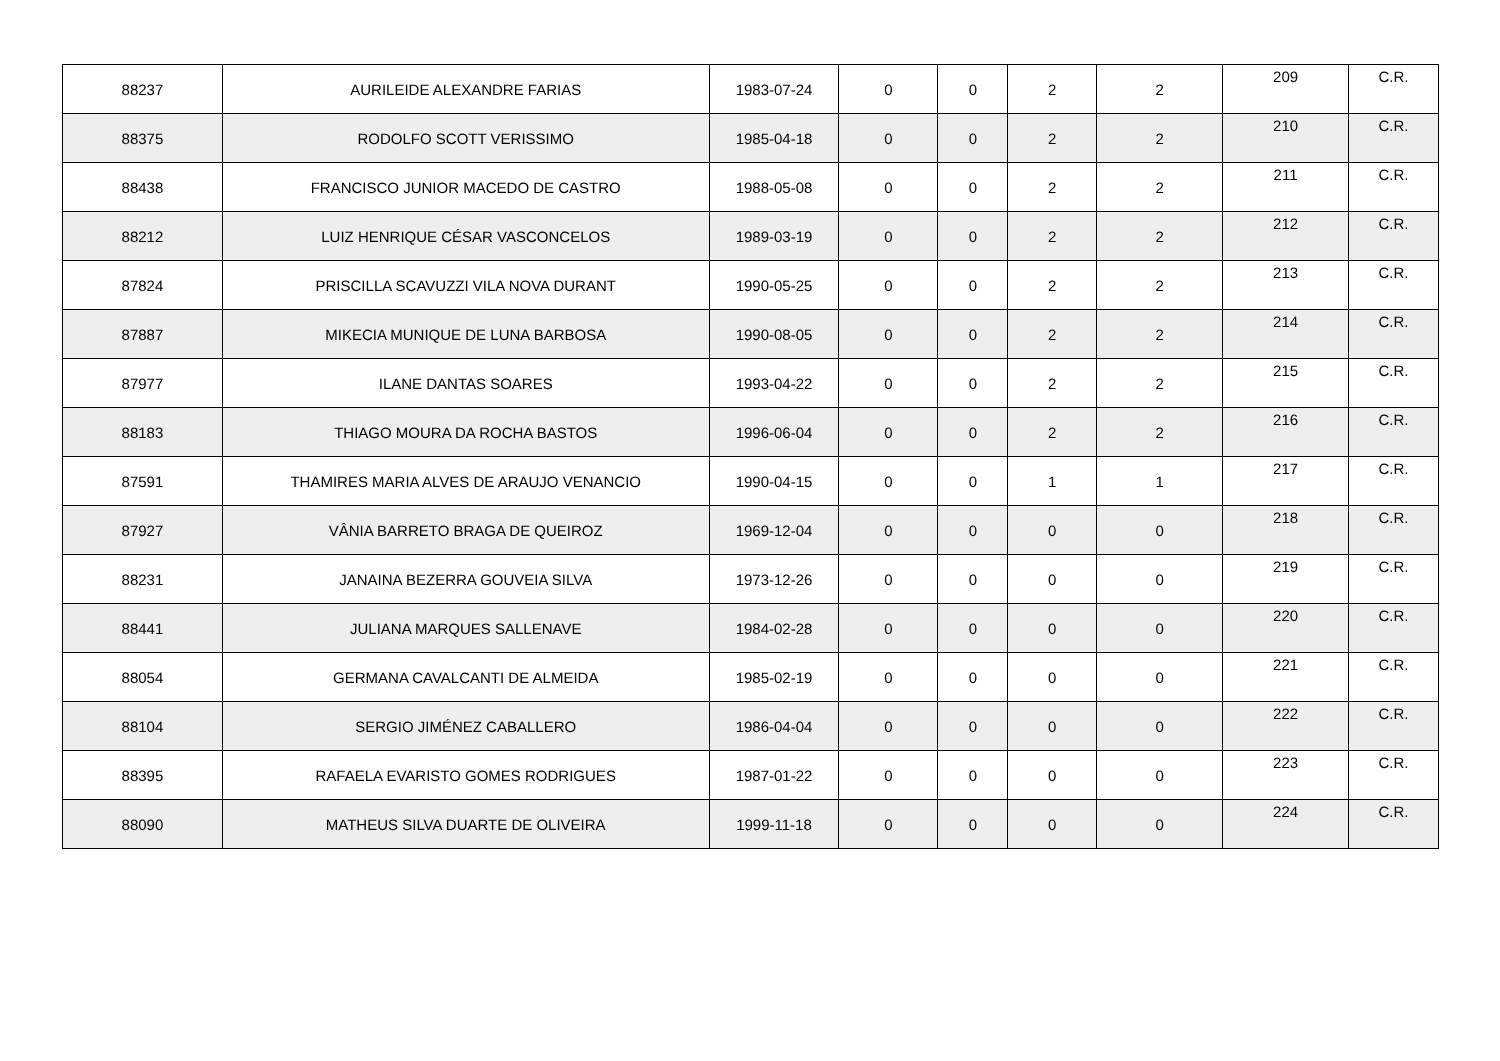| 88237 | AURILEIDE ALEXANDRE FARIAS | 1983-07-24 | 0 | 0 | 2 | 2 | 209 | C.R. |
| 88375 | RODOLFO SCOTT VERISSIMO | 1985-04-18 | 0 | 0 | 2 | 2 | 210 | C.R. |
| 88438 | FRANCISCO JUNIOR MACEDO DE CASTRO | 1988-05-08 | 0 | 0 | 2 | 2 | 211 | C.R. |
| 88212 | LUIZ HENRIQUE CÉSAR VASCONCELOS | 1989-03-19 | 0 | 0 | 2 | 2 | 212 | C.R. |
| 87824 | PRISCILLA SCAVUZZI VILA NOVA DURANT | 1990-05-25 | 0 | 0 | 2 | 2 | 213 | C.R. |
| 87887 | MIKECIA MUNIQUE DE LUNA BARBOSA | 1990-08-05 | 0 | 0 | 2 | 2 | 214 | C.R. |
| 87977 | ILANE DANTAS SOARES | 1993-04-22 | 0 | 0 | 2 | 2 | 215 | C.R. |
| 88183 | THIAGO MOURA DA ROCHA BASTOS | 1996-06-04 | 0 | 0 | 2 | 2 | 216 | C.R. |
| 87591 | THAMIRES MARIA ALVES DE ARAUJO VENANCIO | 1990-04-15 | 0 | 0 | 1 | 1 | 217 | C.R. |
| 87927 | VÂNIA BARRETO BRAGA DE QUEIROZ | 1969-12-04 | 0 | 0 | 0 | 0 | 218 | C.R. |
| 88231 | JANAINA BEZERRA GOUVEIA SILVA | 1973-12-26 | 0 | 0 | 0 | 0 | 219 | C.R. |
| 88441 | JULIANA MARQUES SALLENAVE | 1984-02-28 | 0 | 0 | 0 | 0 | 220 | C.R. |
| 88054 | GERMANA CAVALCANTI DE ALMEIDA | 1985-02-19 | 0 | 0 | 0 | 0 | 221 | C.R. |
| 88104 | SERGIO JIMÉNEZ CABALLERO | 1986-04-04 | 0 | 0 | 0 | 0 | 222 | C.R. |
| 88395 | RAFAELA EVARISTO GOMES RODRIGUES | 1987-01-22 | 0 | 0 | 0 | 0 | 223 | C.R. |
| 88090 | MATHEUS SILVA DUARTE DE OLIVEIRA | 1999-11-18 | 0 | 0 | 0 | 0 | 224 | C.R. |